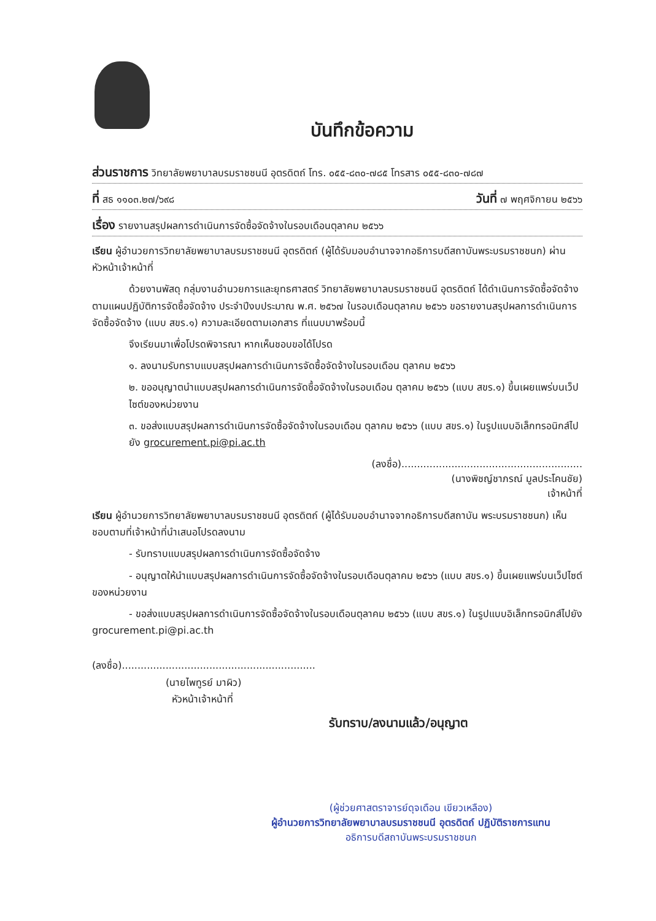บันทึกข้อความ
ส่วนราชการ วิทยาลัยพยาบาลบรมราชชนนี อุตรดิตถ์ โทร. ๐๕๕-๘๓๐-๗๘๕ โทรสาร ๐๕๕-๘๓๐-๗๘๗
ที่ สธ ๑๑๐๓.๒๗/๖๙๘ วันที่ ๗ พฤศจิกายน ๒๕๖๖
เรื่อง รายงานสรุปผลการดำเนินการจัดซื้อจัดจ้างในรอบเดือนตุลาคม ๒๕๖๖
เรียน ผู้อำนวยการวิทยาลัยพยาบาลบรมราชชนนี อุตรดิตถ์ (ผู้ได้รับมอบอำนาจจากอธิการบดีสถาบันพระบรมราชชนก) ผ่านหัวหน้าเจ้าหน้าที่
ด้วยงานพัสดุ กลุ่มงานอำนวยการและยุทธศาสตร์ วิทยาลัยพยาบาลบรมราชชนนี อุตรดิตถ์ ได้ดำเนินการจัดซื้อจัดจ้างตามแผนปฏิบัติการจัดซื้อจัดจ้าง ประจำปีงบประมาณ พ.ศ. ๒๕๖๗ ในรอบเดือนตุลาคม ๒๕๖๖ ขอรายงานสรุปผลการดำเนินการจัดซื้อจัดจ้าง (แบบ สขร.๑) ความละเอียดตามเอกสาร ที่แนบมาพร้อมนี้
จึงเรียนมาเพื่อโปรดพิจารณา หากเห็นชอบขอได้โปรด
๑. ลงนามรับทราบแบบสรุปผลการดำเนินการจัดซื้อจัดจ้างในรอบเดือน ตุลาคม ๒๕๖๖
๒. ขออนุญาตนำแบบสรุปผลการดำเนินการจัดซื้อจัดจ้างในรอบเดือน ตุลาคม ๒๕๖๖ (แบบ สขร.๑) ขึ้นเผยแพร่บนเว็ปไซต์ของหน่วยงาน
๓. ขอส่งแบบสรุปผลการดำเนินการจัดซื้อจัดจ้างในรอบเดือน ตุลาคม ๒๕๖๖ (แบบ สขร.๑) ในรูปแบบอิเล็กทรอนิกส์ไปยัง grocurement.pi@pi.ac.th
(ลงชื่อ)..........................................................
(นางพิชญ์ชาภรณ์ มูลประโคนชัย)
เจ้าหน้าที่
เรียน ผู้อำนวยการวิทยาลัยพยาบาลบรมราชชนนี อุตรดิตถ์ (ผู้ได้รับมอบอำนาจจากอธิการบดีสถาบัน พระบรมราชชนก) เห็นชอบตามที่เจ้าหน้าที่นำเสนอโปรดลงนาม
- รับทราบแบบสรุปผลการดำเนินการจัดซื้อจัดจ้าง
- อนุญาตให้นำแบบสรุปผลการดำเนินการจัดซื้อจัดจ้างในรอบเดือนตุลาคม ๒๕๖๖ (แบบ สขร.๑) ขึ้นเผยแพร่บนเว็ปไซต์ของหน่วยงาน
- ขอส่งแบบสรุปผลการดำเนินการจัดซื้อจัดจ้างในรอบเดือนตุลาคม ๒๕๖๖ (แบบ สขร.๑) ในรูปแบบอิเล็กทรอนิกส์ไปยัง grocurement.pi@pi.ac.th
(ลงชื่อ)..............................................................
(นายไพทูรย์ มาผิว)
หัวหน้าเจ้าหน้าที่
รับทราบ/ลงนามแล้ว/อนุญาต
(ผู้ช่วยศาสตราจารย์ดุจเดือน เขียวเหลือง)
ผู้อำนวยการวิทยาลัยพยาบาลบรมราชชนนี อุตรดิตถ์ ปฏิบัติราชการแทน
อธิการบดีสถาบันพระบรมราชชนก